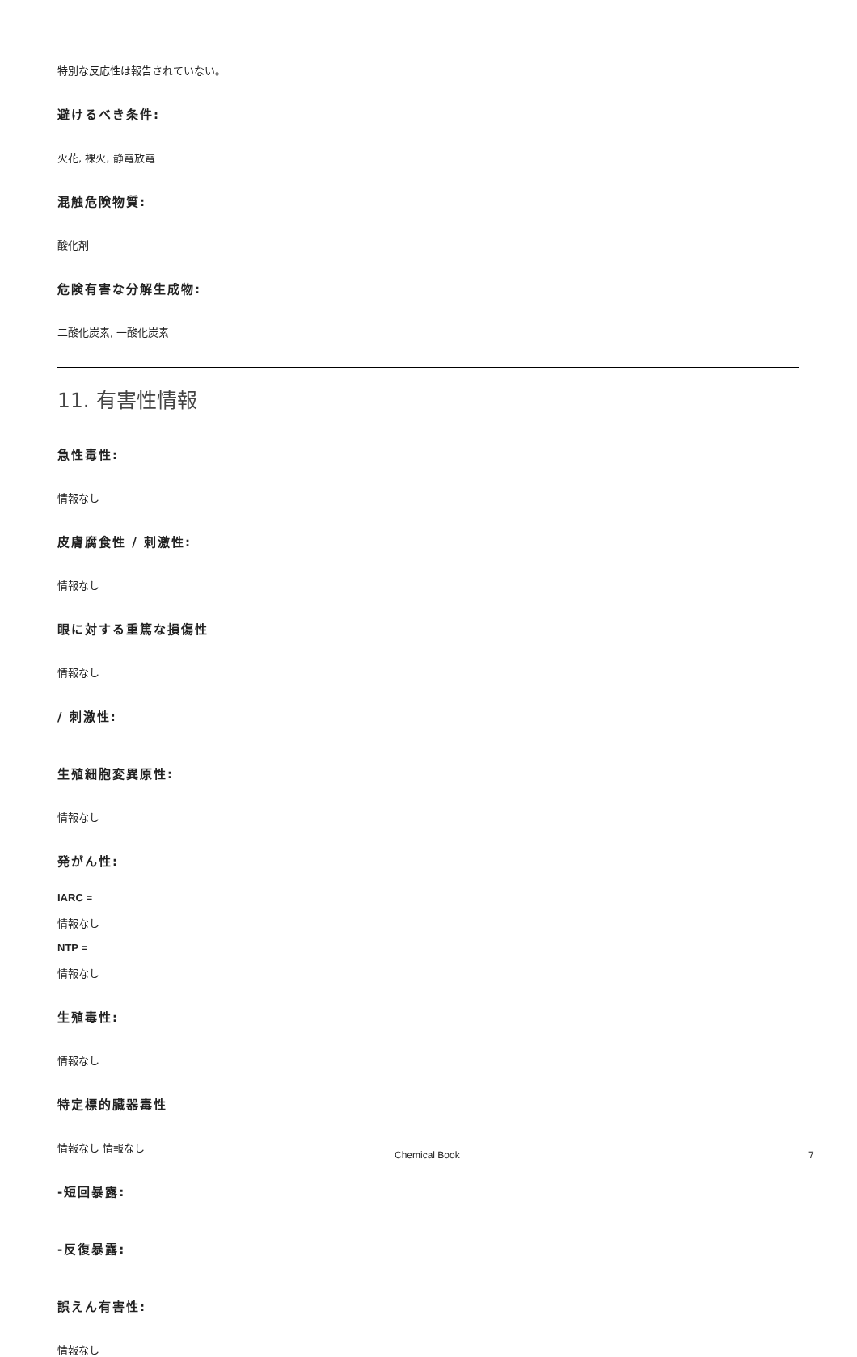特別な反応性は報告されていない。
避けるべき条件:
火花, 裸火, 静電放電
混触危険物質:
酸化剤
危険有害な分解生成物:
二酸化炭素, 一酸化炭素
11. 有害性情報
急性毒性:
情報なし
皮膚腐食性 / 刺激性:
情報なし
眼に対する重篤な損傷性
情報なし
/ 刺激性:
生殖細胞変異原性:
情報なし
発がん性:
IARC =
情報なし
NTP =
情報なし
生殖毒性:
情報なし
特定標的臓器毒性
情報なし 情報なし
-短回暴露:
-反復暴露:
誤えん有害性:
情報なし
Chemical Book 7